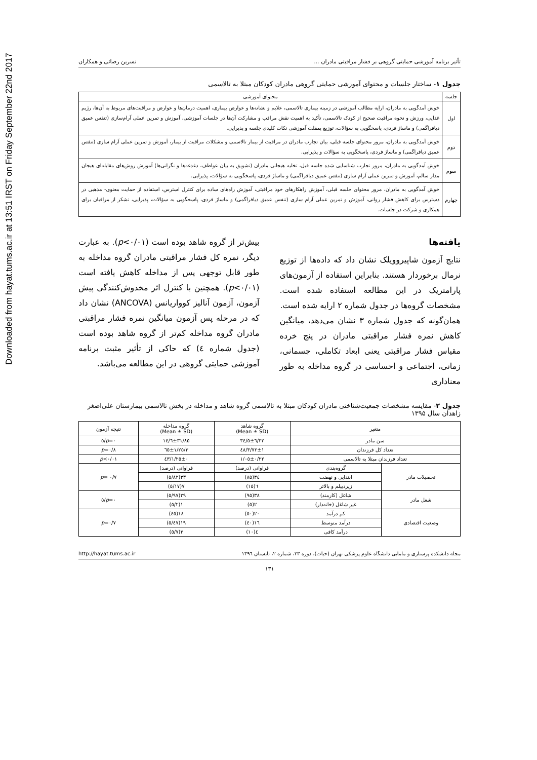Downloaded from hayat.tums.ac.ir at 13:51 IRST on Friday September 22nd 2017
تأثیر برنامه آموزشی حمایتی گروهی بر فشار مراقبتی مادران ... نسرین رضائی و همکاران
جدول ۱- ساختار جلسات و محتوای آموزشی حمایتی گروهی مادران کودکان مبتلا به تالاسمی
| جلسه | محتوای آموزشی |
| --- | --- |
| اول | خوش آمدگویی به مادران، ارایه مطالب آموزشی در زمینه بیماری تالاسمی، علایم و نشانه‌ها و عوارض بیماری، اهمیت درمان‌ها و عوارض و مراقبت‌های مربوط به آن‌ها، رژیم غذایی، ورزش و نحوه مراقبت صحیح از کودک تالاسمی، تأکید به اهمیت نقش مراقب و مشارکت آن‌ها در جلسات آموزشی، آموزش و تمرین عملی آرام‌سازی (تنفس عمیق دیافراگمی) و ماساژ فردی، پاسخگویی به سؤالات، توزیع پمفلت آموزشی نکات کلیدی جلسه و پذیرایی. |
| دوم | خوش آمدگویی به مادران، مرور محتوای جلسه قبلی، بیان تجارب مادران در مراقبت از بیمار تالاسمی و مشکلات مراقبت از بیمار، آموزش و تمرین عملی آرام سازی (تنفس عمیق دیافراگمی) و ماساژ فردی، پاسخگویی به سؤالات و پذیرایی. |
| سوم | خوش آمدگویی به مادران، مرور تجارب شناسایی شده جلسه قبل، تخلیه هیجانی مادران (تشویق به بیان عواطف، دغدغه‌ها و نگرانی‌ها) آموزش روش‌های مقابله‌ای هیجان مدار سالم، آموزش و تمرین عملی آرام سازی (تنفس عمیق دیافراگمی) و ماساژ فردی، پاسخگویی به سؤالات، پذیرایی. |
| چهارم | خوش آمدگویی به مادران، مرور محتوای جلسه قبلی، آموزش راهکارهای خود مراقبتی، آموزش راه‌های ساده برای کنترل استرس، استفاده از حمایت معنوی- مذهبی در دسترس برای کاهش فشار روانی، آموزش و تمرین عملی آرام سازی (تنفس عمیق دیافراگمی) و ماساژ فردی، پاسخگویی به سؤالات، پذیرایی، تشکر از مراقبان برای همکاری و شرکت در جلسات. |
یافته‌ها
نتایج آزمون شاپیرو‌ویلک نشان داد که داده‌ها از توزیع نرمال برخوردار هستند. بنابراین استفاده از آزمون‌های پارامتریک در این مطالعه استفاده شده است. مشخصات گروه‌ها در جدول شماره ۲ ارایه شده است.
همان‌گونه که جدول شماره ۳ نشان می‌دهد، میانگین کاهش نمره فشار مراقبتی مادران در پنج خرده مقیاس فشار مراقبتی یعنی ابعاد تکاملی، جسمانی، زمانی، اجتماعی و احساسی در گروه مداخله به طور معناداری
بیش‌تر از گروه شاهد بوده است (p<۰/۰۱). به عبارت دیگر، نمره کل فشار مراقبتی مادران گروه مداخله به طور قابل توجهی پس از مداخله کاهش یافته است (p<۰/۰۱). همچنین با کنترل اثر مخدوش‌کنندگی پیش آزمون، آزمون آنالیز کوواریانس (ANCOVA) نشان داد که در مرحله پس آزمون میانگین نمره فشار مراقبتی مادران گروه مداخله کم‌تر از گروه شاهد بوده است (جدول شماره ٤) که حاکی از تأثیر مثبت برنامه آموزشی حمایتی گروهی در این مطالعه می‌باشد.
جدول ۲- مقایسه مشخصات جمعیت‌شناختی مادران کودکان مبتلا به تالاسمی گروه شاهد و مداخله در بخش تالاسمی بیمارستان علی‌اصغر زاهدان سال ۱۳۹۵
| متغیر | | گروه شاهد (Mean ± SD) | گروه مداخله (Mean ± SD) | نتیجه آزمون |
| --- | --- | --- | --- | --- |
| سن مادر | | ۳۲/٦±٥/۳٤ | ۳۱/۸٥±٦/۱٤ | p =۰/٥ |
| تعداد کل فرزندان | | ۳/۷۲±۱/٤۸ | ۳/٦٥±۱/۲٥ | p =۰/۸ |
| تعداد فرزندان مبتلا به تالاسمی | | ۱/۰٥±۰/۲۲ | ۱/۲٥±۰/٤۳ | p <۰/۰۱ |
| تحصیلات مادر | گروه‌بندی | فراوانی (درصد) | فراوانی (درصد) | p = ۰/۷ |
| | ابتدایی و نهضت | ۳٤(۸٥) | ۳۳(۸۲/٥) | |
| | زیردیپلم و بالاتر | ٦(۱٥) | ۷(۱۷/٥) | |
| شغل مادر | شاغل (کارمند) | ۳۸(۹٥) | ۳۹(۹۷/٥) | p =۰/٥ |
| | غیر شاغل (خانه‌دار) | ۲(٥) | ۱(۲/٥) | |
| وضعیت اقتصادی | کم درآمد | ۲۰(٥۰) | ۱۸(٤٥) | p =۰/۷ |
| | درآمد متوسط | ۱٦(٤۰) | ۱۹(٤۷/٥) | |
| | درآمد کافی | ٤(۱۰) | ۳(۷/٥) | |
مجله دانشکده پرستاری و مامایی دانشگاه علوم پزشکی تهران (حیات)، دوره ۲۳، شماره ۲، تابستان ۱۳۹٦ http://hayat.tums.ac.ir
۱۳۱